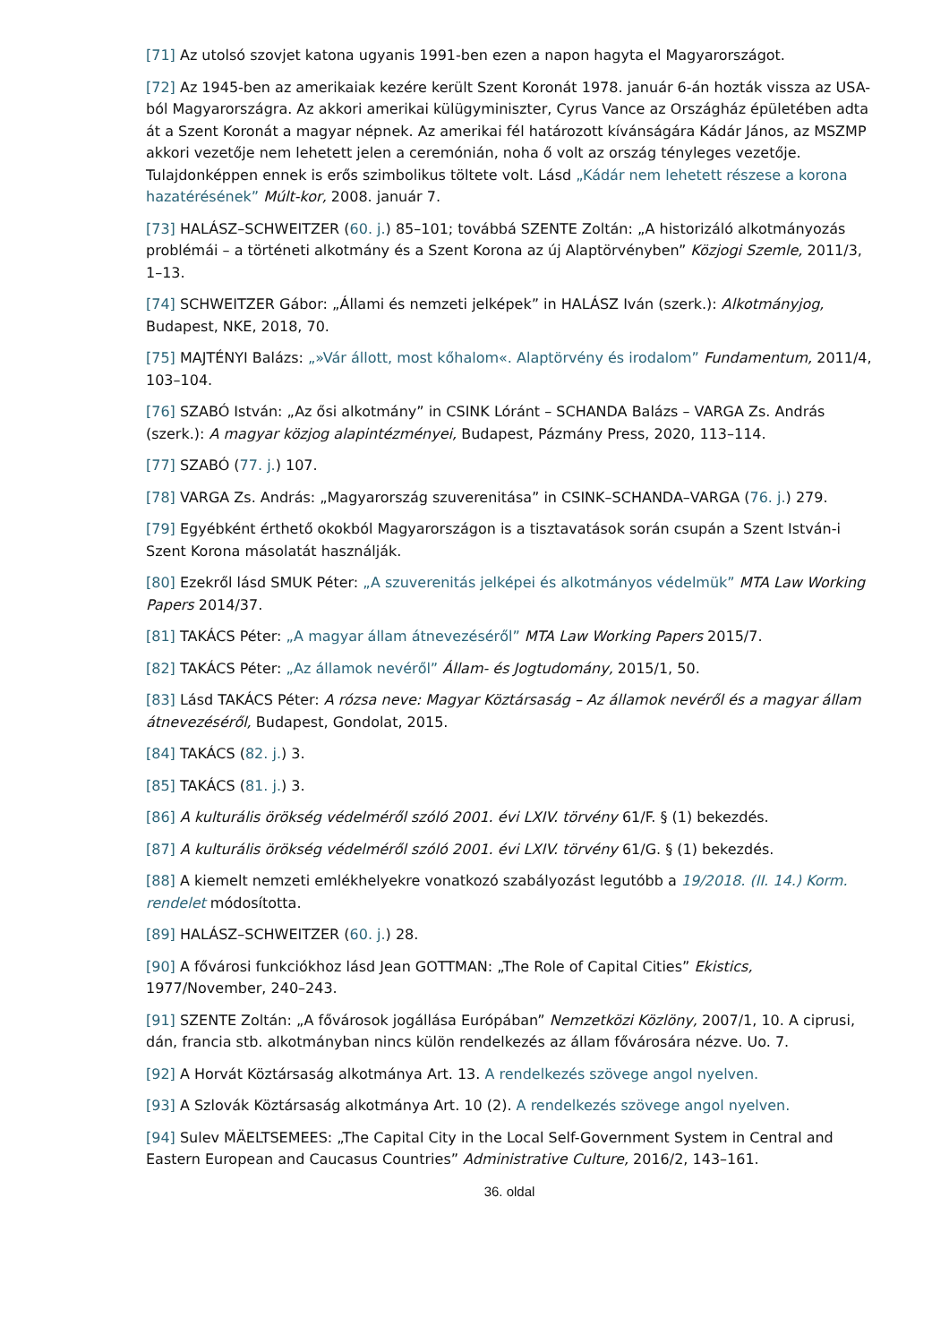[71] Az utolsó szovjet katona ugyanis 1991-ben ezen a napon hagyta el Magyarországot.
[72] Az 1945-ben az amerikaiak kezére került Szent Koronát 1978. január 6-án hozták vissza az USA-ból Magyarországra. Az akkori amerikai külügyminiszter, Cyrus Vance az Országház épületében adta át a Szent Koronát a magyar népnek. Az amerikai fél határozott kívánságára Kádár János, az MSZMP akkori vezetője nem lehetett jelen a ceremónián, noha ő volt az ország tényleges vezetője. Tulajdonképpen ennek is erős szimbolikus töltete volt. Lásd „Kádár nem lehetett részese a korona hazatérésének” Múlt-kor, 2008. január 7.
[73] HALÁSZ–SCHWEITZER (60. j.) 85–101; továbbá SZENTE Zoltán: „A historizáló alkotmányozás problémái – a történeti alkotmány és a Szent Korona az új Alaptörvényben” Közjogi Szemle, 2011/3, 1–13.
[74] SCHWEITZER Gábor: „Állami és nemzeti jelképek” in HALÁSZ Iván (szerk.): Alkotmányjog, Budapest, NKE, 2018, 70.
[75] MAJTÉNYI Balázs: „»Vár állott, most kőhalom«. Alaptörvény és irodalom” Fundamentum, 2011/4, 103–104.
[76] SZABÓ István: „Az ősi alkotmány” in CSINK Lóránt – SCHANDA Balázs – VARGA Zs. András (szerk.): A magyar közjog alapintézményei, Budapest, Pázmány Press, 2020, 113–114.
[77] SZABÓ (77. j.) 107.
[78] VARGA Zs. András: „Magyarország szuverenitása” in CSINK–SCHANDA–VARGA (76. j.) 279.
[79] Egyébként érthető okokból Magyarországon is a tisztavatások során csupán a Szent István-i Szent Korona másolatát használják.
[80] Ezekről lásd SMUK Péter: „A szuverenitás jelképei és alkotmányos védelmük” MTA Law Working Papers 2014/37.
[81] TAKÁCS Péter: „A magyar állam átnevezéséről” MTA Law Working Papers 2015/7.
[82] TAKÁCS Péter: „Az államok nevéről” Állam- és Jogtudomány, 2015/1, 50.
[83] Lásd TAKÁCS Péter: A rózsa neve: Magyar Köztársaság – Az államok nevéről és a magyar állam átnevezéséről, Budapest, Gondolat, 2015.
[84] TAKÁCS (82. j.) 3.
[85] TAKÁCS (81. j.) 3.
[86] A kulturális örökség védelméről szóló 2001. évi LXIV. törvény 61/F. § (1) bekezdés.
[87] A kulturális örökség védelméről szóló 2001. évi LXIV. törvény 61/G. § (1) bekezdés.
[88] A kiemelt nemzeti emlékhelyekre vonatkozó szabályozást legutóbb a 19/2018. (II. 14.) Korm. rendelet módosította.
[89] HALÁSZ–SCHWEITZER (60. j.) 28.
[90] A fővárosi funkciókhoz lásd Jean GOTTMAN: „The Role of Capital Cities” Ekistics, 1977/November, 240–243.
[91] SZENTE Zoltán: „A fővárosok jogállása Európában” Nemzetközi Közlöny, 2007/1, 10. A ciprusi, dán, francia stb. alkotmányban nincs külön rendelkezés az állam fővárosára nézve. Uo. 7.
[92] A Horvát Köztársaság alkotmánya Art. 13. A rendelkezés szövege angol nyelven.
[93] A Szlovák Köztársaság alkotmánya Art. 10 (2). A rendelkezés szövege angol nyelven.
[94] Sulev MÄELTSEMEES: „The Capital City in the Local Self-Government System in Central and Eastern European and Caucasus Countries” Administrative Culture, 2016/2, 143–161.
36. oldal